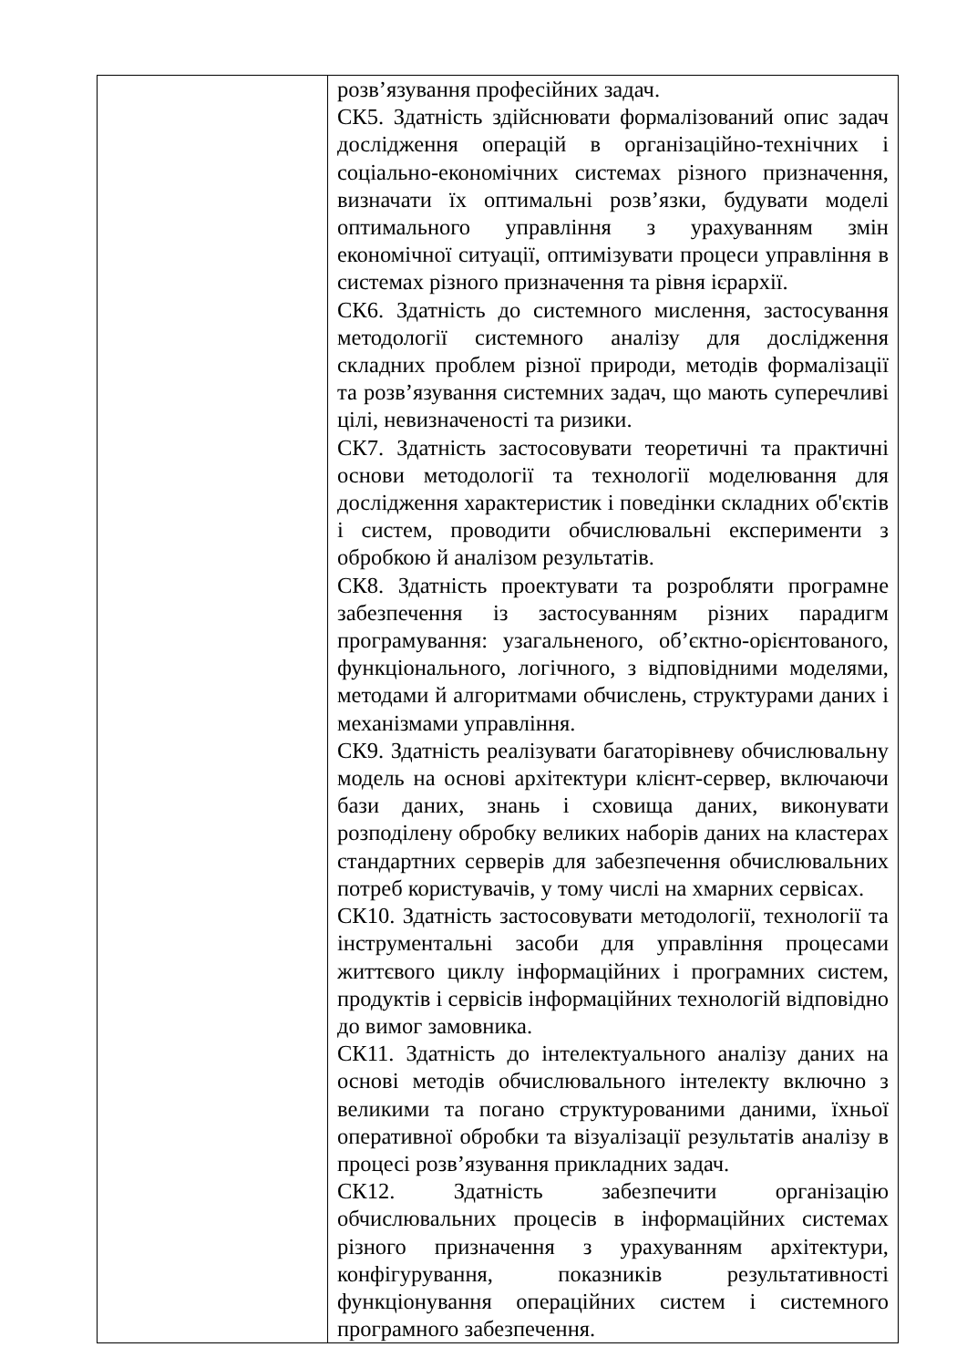| | розв’язування професійних задач. СК5. Здатність здійснювати формалізований опис задач дослідження операцій в організаційно-технічних і соціально-економічних системах різного призначення, визначати їх оптимальні розв’язки, будувати моделі оптимального управління з урахуванням змін економічної ситуації, оптимізувати процеси управління в системах різного призначення та рівня ієрархії. СК6. Здатність до системного мислення, застосування методології системного аналізу для дослідження складних проблем різної природи, методів формалізації та розв’язування системних задач, що мають суперечливі цілі, невизначеності та ризики. СК7. Здатність застосовувати теоретичні та практичні основи методології та технології моделювання для дослідження характеристик і поведінки складних об'єктів і систем, проводити обчислювальні експерименти з обробкою й аналізом результатів. СК8. Здатність проектувати та розробляти програмне забезпечення із застосуванням різних парадигм програмування: узагальненого, об’єктно-орієнтованого, функціонального, логічного, з відповідними моделями, методами й алгоритмами обчислень, структурами даних і механізмами управління. СК9. Здатність реалізувати багаторівневу обчислювальну модель на основі архітектури клієнт-сервер, включаючи бази даних, знань і сховища даних, виконувати розподілену обробку великих наборів даних на кластерах стандартних серверів для забезпечення обчислювальних потреб користувачів, у тому числі на хмарних сервісах. СК10. Здатність застосовувати методології, технології та інструментальні засоби для управління процесами життєвого циклу інформаційних і програмних систем, продуктів і сервісів інформаційних технологій відповідно до вимог замовника. СК11. Здатність до інтелектуального аналізу даних на основі методів обчислювального інтелекту включно з великими та погано структурованими даними, їхньої оперативної обробки та візуалізації результатів аналізу в процесі розв’язування прикладних задач. СК12. Здатність забезпечити організацію обчислювальних процесів в інформаційних системах різного призначення з урахуванням архітектури, конфігурування, показників результативності функціонування операційних систем і системного програмного забезпечення. |